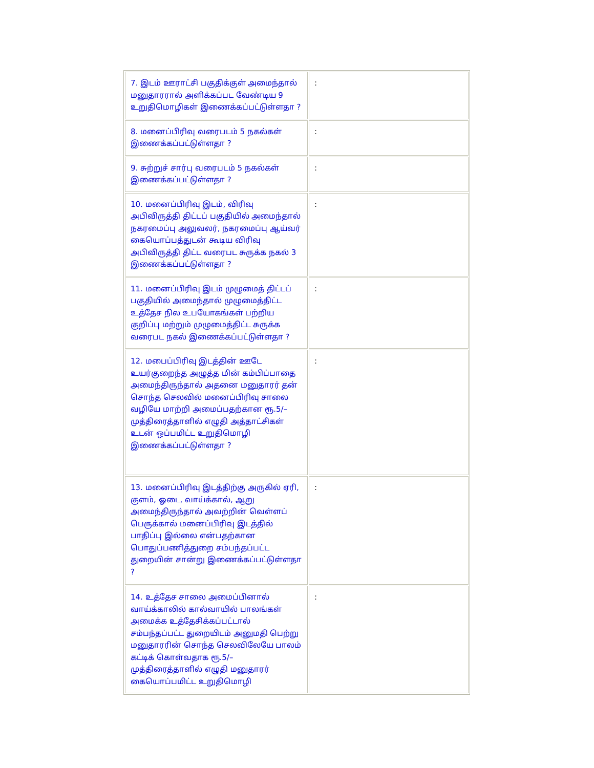| 7. இடம் ஊராட்சி பகுதிக்குள் அமைந்தால் மனுதாரரால் அளிக்கப்பட வேண்டிய 9 உறுதிமொழிகள் இணைக்கப்பட்டுள்ளதா ? | : |
| 8. மனைப்பிரிவு வரைபடம் 5 நகல்கள் இணைக்கப்பட்டுள்ளதா ? | : |
| 9. சுற்றுச் சார்பு வரைபடம் 5 நகல்கள் இணைக்கப்பட்டுள்ளதா ? | : |
| 10. மனைப்பிரிவு இடம், விரிவு அபிவிருத்தி திட்டப் பகுதியில் அமைந்தால் நகரமைப்பு அலுவலர், நகரமைப்பு ஆய்வர் கையொப்பத்துடன் கூடிய விரிவு அபிவிருத்தி திட்ட வரைபட சுருக்க நகல் 3 இணைக்கப்பட்டுள்ளதா ? | : |
| 11. மனைப்பிரிவு இடம் முழுமைத் திட்டப் பகுதியில் அமைந்தால் முழுமைத்திட்ட உத்தேச நில உபயோகங்கள் பற்றிய குறிப்பு மற்றும் முழுமைத்திட்ட சுருக்க வரைபட நகல் இணைக்கப்பட்டுள்ளதா ? | : |
| 12. மபைப்பிரிவு இடத்தின் ஊடே உயர்குறைந்த அழுத்த மின் கம்பிப்பாதை அமைந்திருந்தால் அதனை மனுதாரர் தன் சொந்த செலவில் மனைப்பிரிவு சாலை வழியே மாற்றி அமைப்பதற்கான ரூ.5/– முத்திரைத்தாளில் எழுதி அத்தாட்சிகள் உடன் ஒப்பமிட்ட உறுதிமொழி இணைக்கப்பட்டுள்ளதா ? | : |
| 13. மனைப்பிரிவு இடத்திற்கு அருகில் ஏரி, குளம், ஓடை, வாய்க்கால், ஆறு அமைந்திருந்தால் அவற்றின் வெள்ளப் பெருக்கால் மனைப்பிரிவு இடத்தில் பாதிப்பு இல்லை என்பதற்கான பொதுப்பணித்துறை சம்பந்தப்பட்ட துறையின் சான்று இணைக்கப்பட்டுள்ளதா ? | : |
| 14. உத்தேச சாலை அமைப்பினால் வாய்க்காலில் கால்வாயில் பாலங்கள் அமைக்க உத்தேசிக்கப்பட்டால் சம்பந்தப்பட்ட துறையிடம் அனுமதி பெற்று மனுதாரரின் சொந்த செலவிலேயே பாலம் கட்டிக் கொள்வதாக ரூ.5/– முத்திரைத்தாளில் எழுதி மனுதாரர் கையொப்பமிட்ட உறுதிமொழி | : |